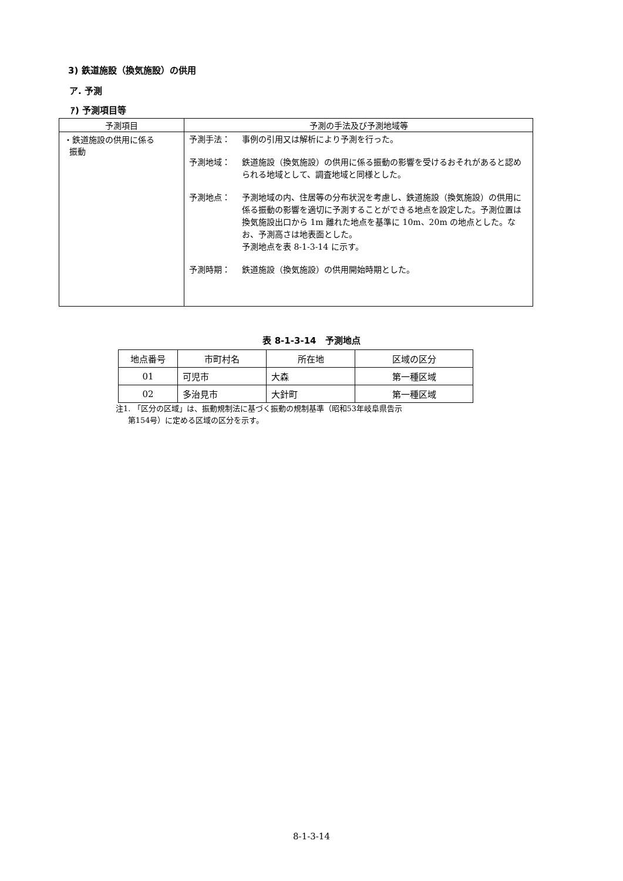3) 鉄道施設（換気施設）の供用
ア. 予測
ｱ) 予測項目等
| 予測項目 | 予測の手法及び予測地域等 |
| --- | --- |
| ・鉄道施設の供用に係る 振動 | 予測手法： 事例の引用又は解析により予測を行った。 予測地域： 鉄道施設（換気施設）の供用に係る振動の影響を受けるおそれがあると認められる地域として、調査地域と同様とした。 予測地点： 予測地域の内、住居等の分布状況を考慮し、鉄道施設（換気施設）の供用に係る振動の影響を適切に予測することができる地点を設定した。予測位置は換気施設出口から 1m 離れた地点を基準に 10m、20m の地点とした。なお、予測高さは地表面とした。 予測地点を表 8-1-3-14 に示す。 予測時期： 鉄道施設（換気施設）の供用開始時期とした。 |
表 8-1-3-14　予測地点
| 地点番号 | 市町村名 | 所在地 | 区域の区分 |
| --- | --- | --- | --- |
| 01 | 可児市 | 大森 | 第一種区域 |
| 02 | 多治見市 | 大針町 | 第一種区域 |
注1. 「区分の区域」は、振動規制法に基づく振動の規制基準（昭和53年岐阜県告示
第154号）に定める区域の区分を示す。
8-1-3-14